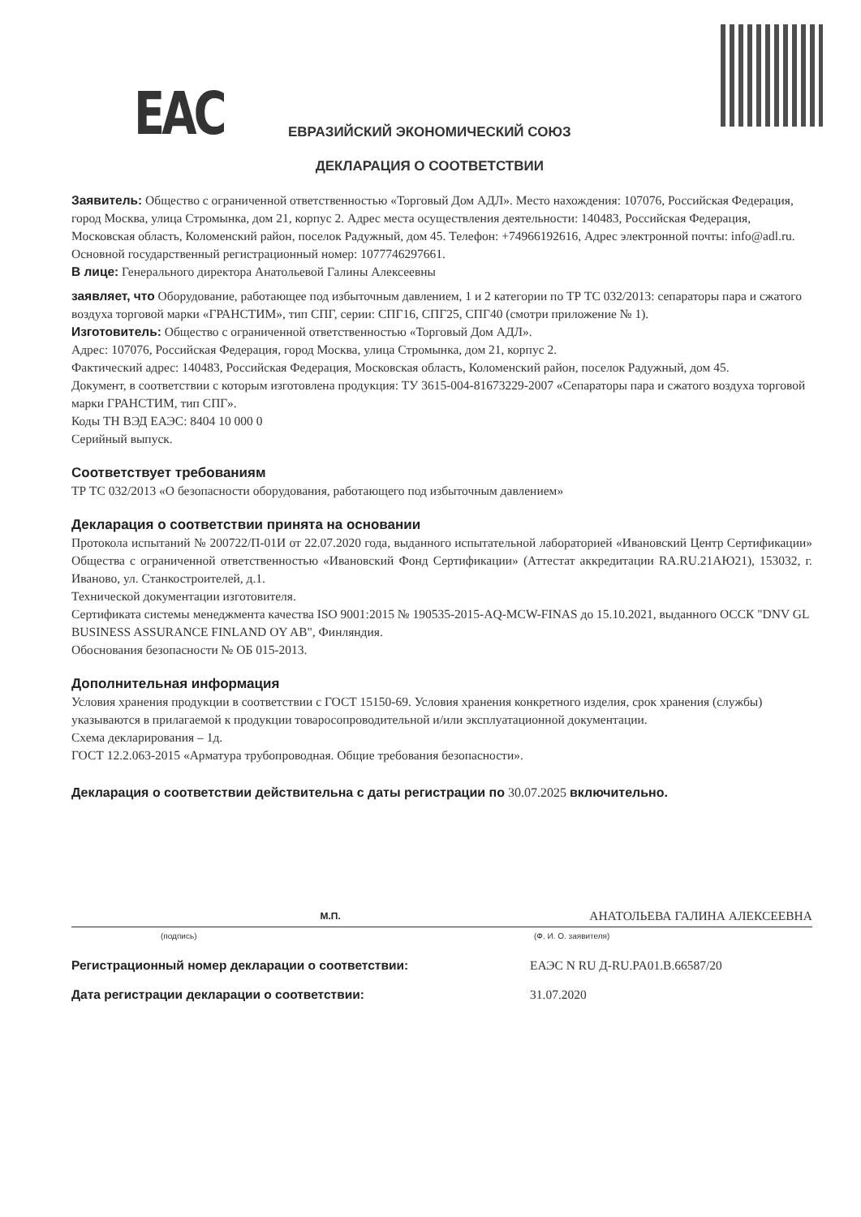ЕАС
ЕВРАЗИЙСКИЙ ЭКОНОМИЧЕСКИЙ СОЮЗ
ДЕКЛАРАЦИЯ О СООТВЕТСТВИИ
Заявитель: Общество с ограниченной ответственностью «Торговый Дом АДЛ». Место нахождения: 107076, Российская Федерация, город Москва, улица Стромынка, дом 21, корпус 2. Адрес места осуществления деятельности: 140483, Российская Федерация, Московская область, Коломенский район, поселок Радужный, дом 45. Телефон: +74966192616, Адрес электронной почты: info@adl.ru. Основной государственный регистрационный номер: 1077746297661.
В лице: Генерального директора Анатольевой Галины Алексеевны
заявляет, что Оборудование, работающее под избыточным давлением, 1 и 2 категории по ТР ТС 032/2013: сепараторы пара и сжатого воздуха торговой марки «ГРАНСТИМ», тип СПГ, серии: СПГ16, СПГ25, СПГ40 (смотри приложение № 1).
Изготовитель: Общество с ограниченной ответственностью «Торговый Дом АДЛ».
Адрес: 107076, Российская Федерация, город Москва, улица Стромынка, дом 21, корпус 2.
Фактический адрес: 140483, Российская Федерация, Московская область, Коломенский район, поселок Радужный, дом 45.
Документ, в соответствии с которым изготовлена продукция: ТУ 3615-004-81673229-2007 «Сепараторы пара и сжатого воздуха торговой марки ГРАНСТИМ, тип СПГ».
Коды ТН ВЭД ЕАЭС: 8404 10 000 0
Серийный выпуск.
Соответствует требованиям
ТР ТС 032/2013 «О безопасности оборудования, работающего под избыточным давлением»
Декларация о соответствии принята на основании
Протокола испытаний № 200722/П-01И от 22.07.2020 года, выданного испытательной лабораторией «Ивановский Центр Сертификации» Общества с ограниченной ответственностью «Ивановский Фонд Сертификации» (Аттестат аккредитации RA.RU.21АЮ21), 153032, г. Иваново, ул. Станкостроителей, д.1.
Технической документации изготовителя.
Сертификата системы менеджмента качества ISO 9001:2015 № 190535-2015-AQ-MCW-FINAS до 15.10.2021, выданного ОСCК "DNV GL BUSINESS ASSURANCE FINLAND OY AB", Финляндия.
Обоснования безопасности № ОБ 015-2013.
Дополнительная информация
Условия хранения продукции в соответствии с ГОСТ 15150-69. Условия хранения конкретного изделия, срок хранения (службы) указываются в прилагаемой к продукции товаросопроводительной и/или эксплуатационной документации.
Схема декларирования – 1д.
ГОСТ 12.2.063-2015 «Арматура трубопроводная. Общие требования безопасности».
Декларация о соответствии действительна с даты регистрации по 30.07.2025 включительно.
М.П. АНАТОЛЬЕВА ГАЛИНА АЛЕКСЕЕВНА
(подпись) (Ф. И. О. заявителя)
Регистрационный номер декларации о соответствии: ЕАЭС N RU Д-RU.PA01.B.66587/20
Дата регистрации декларации о соответствии: 31.07.2020